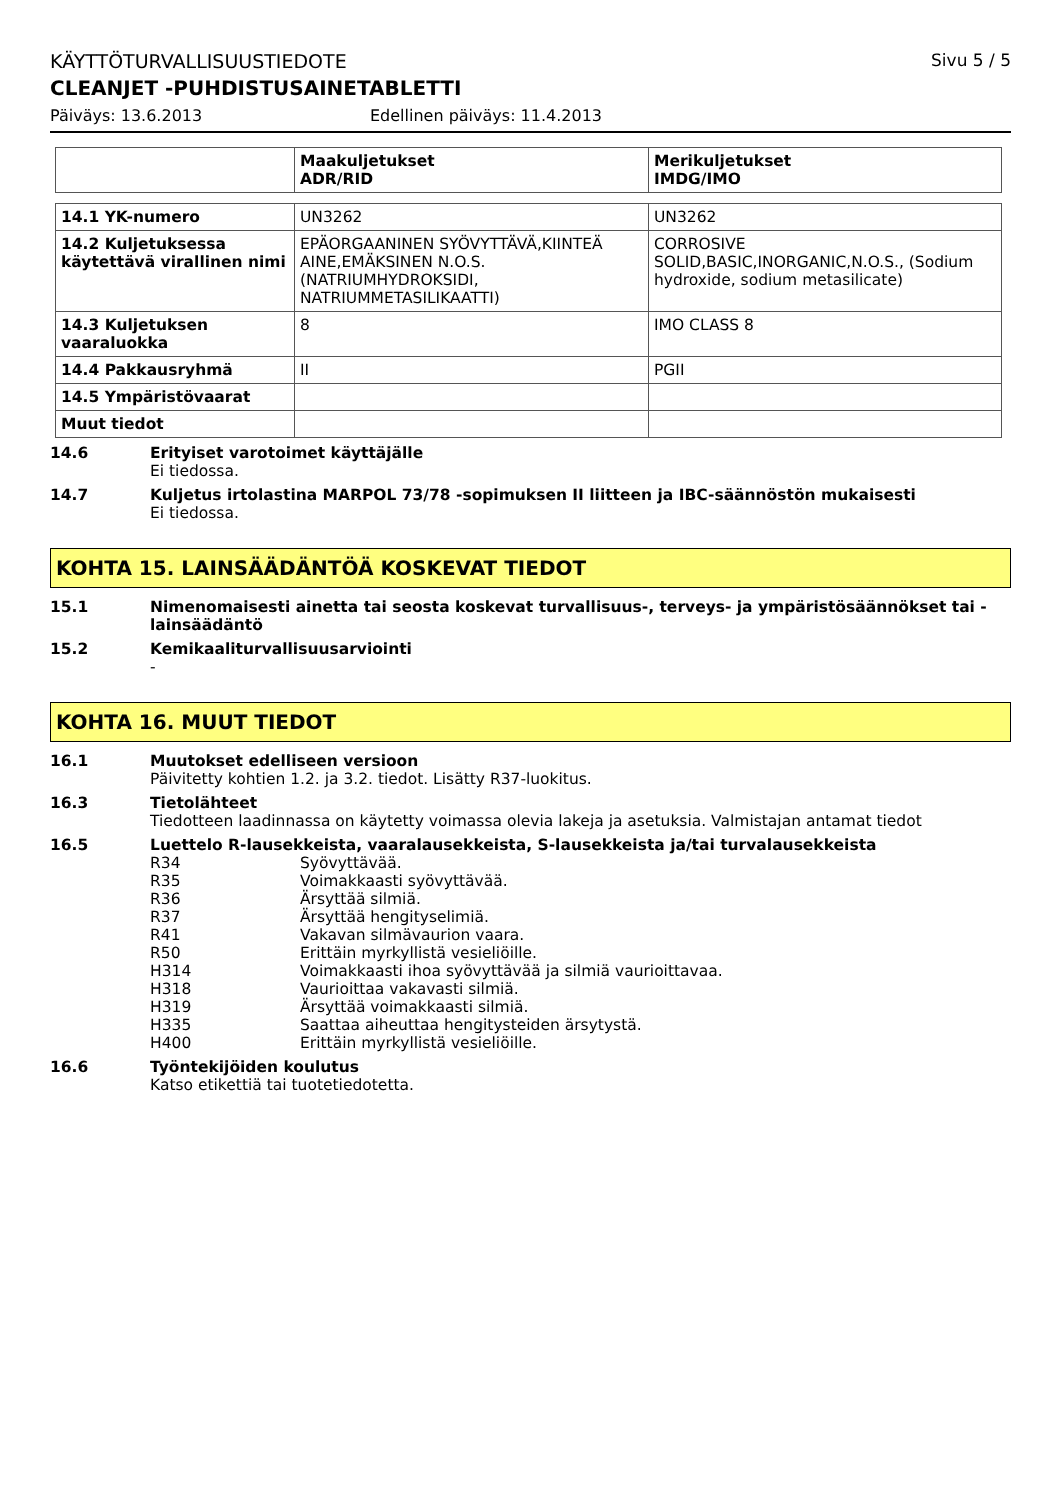KÄYTTÖTURVALLISUUSTIEDOTE Sivu 5 / 5
CLEANJET -PUHDISTUSAINETABLETTI
Päiväys: 13.6.2013 Edellinen päiväys: 11.4.2013
| | Maakuljetukset ADR/RID | Merikuljetukset IMDG/IMO |
| --- | --- | --- |
| 14.1 YK-numero | UN3262 | UN3262 |
| 14.2 Kuljetuksessa käytettävä virallinen nimi | EPÄORGAANINEN SYÖVYTTÄVÄ,KIINTEÄ AINE,EMÄKSINEN N.O.S. (NATRIUMHYDROKSIDI, NATRIUMMETASILIKAATTI) | CORROSIVE SOLID,BASIC,INORGANIC,N.O.S., (Sodium hydroxide, sodium metasilicate) |
| 14.3 Kuljetuksen vaaraluokka | 8 | IMO CLASS 8 |
| 14.4 Pakkausryhmä | II | PGII |
| 14.5 Ympäristövaarat | | |
| Muut tiedot | | |
14.6 Erityiset varotoimet käyttäjälle
Ei tiedossa.
14.7 Kuljetus irtolastina MARPOL 73/78 -sopimuksen II liitteen ja IBC-säännöstön mukaisesti
Ei tiedossa.
KOHTA 15. LAINSÄÄDÄNTÖÄ KOSKEVAT TIEDOT
15.1 Nimenomaisesti ainetta tai seosta koskevat turvallisuus-, terveys- ja ympäristösäännökset tai -lainsäädäntö
15.2 Kemikaaliturvallisuusarviointi
-
KOHTA 16. MUUT TIEDOT
16.1 Muutokset edelliseen versioon
Päivitetty kohtien 1.2. ja 3.2. tiedot. Lisätty R37-luokitus.
16.3 Tietolähteet
Tiedotteen laadinnassa on käytetty voimassa olevia lakeja ja asetuksia. Valmistajan antamat tiedot
16.5 Luettelo R-lausekkeista, vaaralausekkeista, S-lausekkeista ja/tai turvalausekkeista
R34 Syövyttävää.
R35 Voimakkaasti syövyttävää.
R36 Ärsyttää silmiä.
R37 Ärsyttää hengityselimiä.
R41 Vakavan silmävaurion vaara.
R50 Erittäin myrkyllistä vesieliöille.
H314 Voimakkaasti ihoa syövyttävää ja silmiä vaurioittavaa.
H318 Vaurioittaa vakavasti silmiä.
H319 Ärsyttää voimakkaasti silmiä.
H335 Saattaa aiheuttaa hengitysteiden ärsytystä.
H400 Erittäin myrkyllistä vesieliöille.
16.6 Työntekijöiden koulutus
Katso etikettiä tai tuotetiedotetta.